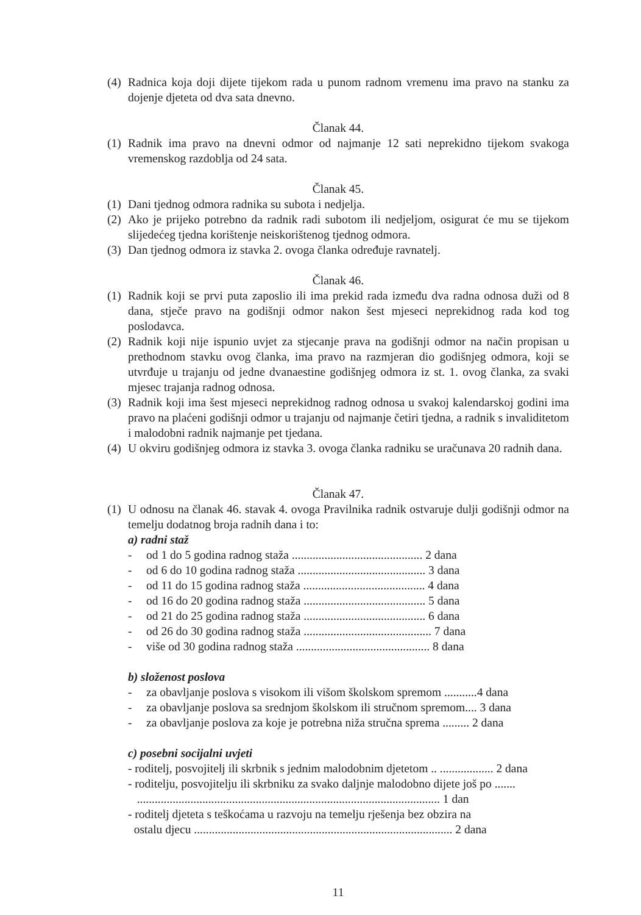(4) Radnica koja doji dijete tijekom rada u punom radnom vremenu ima pravo na stanku za dojenje djeteta od dva sata dnevno.
Članak 44.
(1) Radnik ima pravo na dnevni odmor od najmanje 12 sati neprekidno tijekom svakoga vremenskog razdoblja od 24 sata.
Članak 45.
(1) Dani tjednog odmora radnika su subota i nedjelja.
(2) Ako je prijeko potrebno da radnik radi subotom ili nedjeljom, osigurat će mu se tijekom slijedećeg tjedna korištenje neiskorištenog tjednog odmora.
(3) Dan tjednog odmora iz stavka 2. ovoga članka određuje ravnatelj.
Članak 46.
(1) Radnik koji se prvi puta zaposlio ili ima prekid rada između dva radna odnosa duži od 8 dana, stječe pravo na godišnji odmor nakon šest mjeseci neprekidnog rada kod tog poslodavca.
(2) Radnik koji nije ispunio uvjet za stjecanje prava na godišnji odmor na način propisan u prethodnom stavku ovog članka, ima pravo na razmjeran dio godišnjeg odmora, koji se utvrđuje u trajanju od jedne dvanaestine godišnjeg odmora iz st. 1. ovog članka, za svaki mjesec trajanja radnog odnosa.
(3) Radnik koji ima šest mjeseci neprekidnog radnog odnosa u svakoj kalendarskoj godini ima pravo na plaćeni godišnji odmor u trajanju od najmanje četiri tjedna, a radnik s invaliditetom i malodobni radnik najmanje pet tjedana.
(4) U okviru godišnjeg odmora iz stavka 3. ovoga članka radniku se uračunava 20 radnih dana.
Članak 47.
(1) U odnosu na članak 46. stavak 4. ovoga Pravilnika radnik ostvaruje dulji godišnji odmor na temelju dodatnog broja radnih dana i to:
a) radni staž
- od 1 do 5 godina radnog staža ............................................ 2 dana
- od 6 do 10 godina radnog staža ........................................... 3 dana
- od 11 do 15 godina radnog staža ......................................... 4 dana
- od 16 do 20 godina radnog staža ......................................... 5 dana
- od 21 do 25 godina radnog staža ......................................... 6 dana
- od 26 do 30 godina radnog staža ........................................... 7 dana
- više od 30 godina radnog staža ............................................. 8 dana
b) složenost poslova
- za obavljanje poslova s visokom ili višom školskom spremom ...........4 dana
- za obavljanje poslova sa srednjom školskom ili stručnom spremom.... 3 dana
- za obavljanje poslova za koje je potrebna niža stručna sprema ......... 2 dana
c) posebni socijalni uvjeti
- roditelj, posvojitelj ili skrbnik s jednim malodobnim djetetom .. .................. 2 dana
- roditelju, posvojitelju ili skrbniku za svako daljnje malodobno dijete još po .......
...................................................................................................... 1 dan
- roditelj djeteta s teškoćama u razvoju na temelju rješenja bez obzira na
ostalu djecu ....................................................................................... 2 dana
11